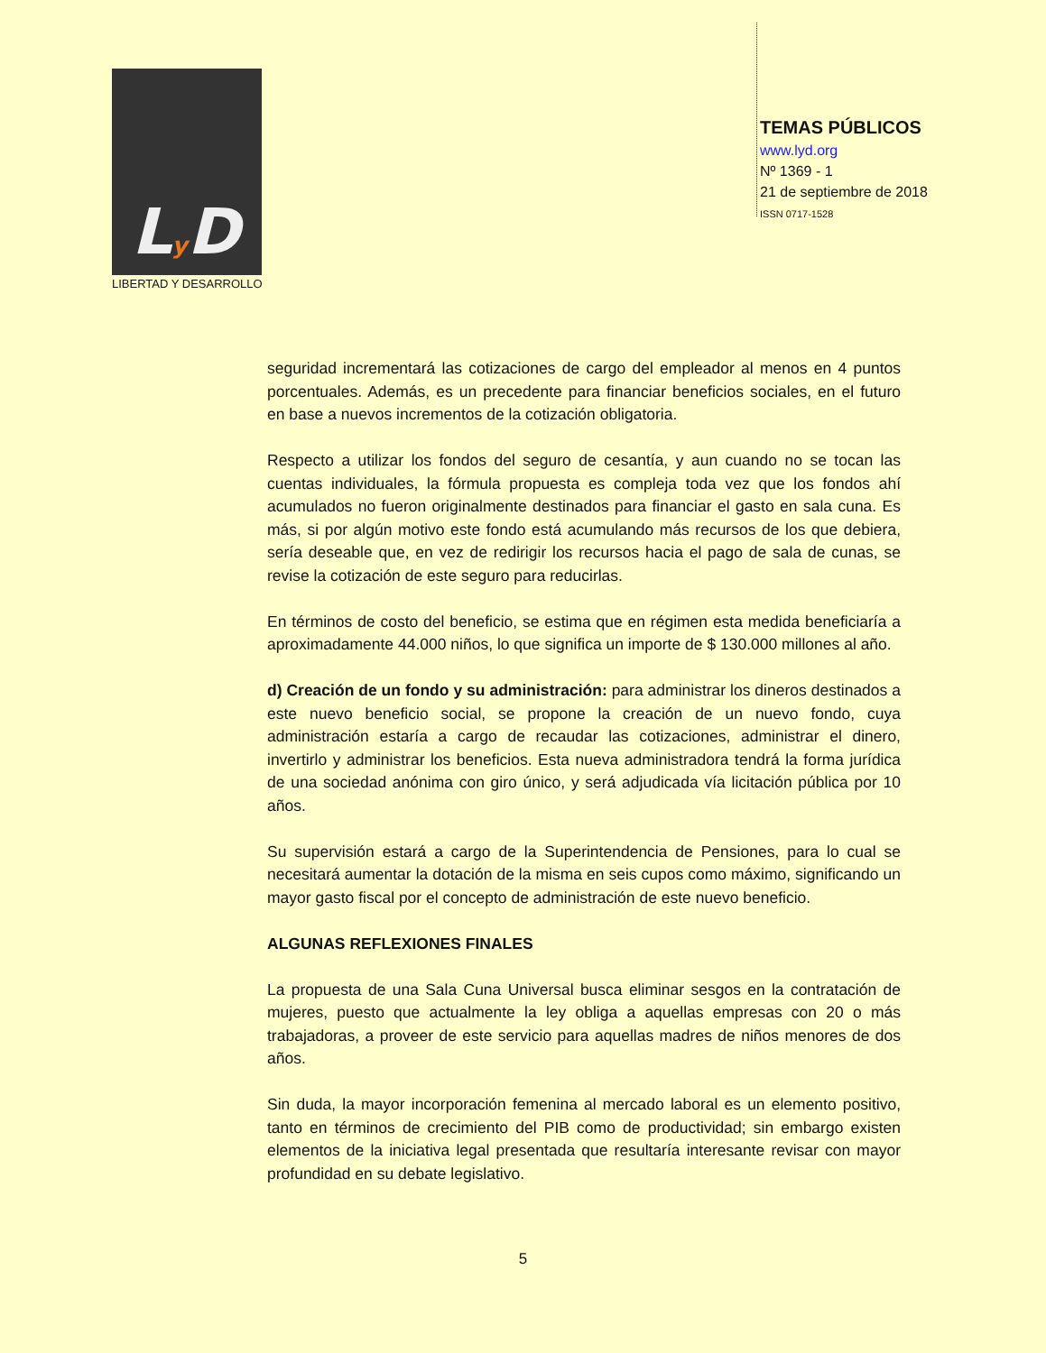Ly D
LIBERTAD Y DESARROLLO
TEMAS PÚBLICOS
www.lyd.org
Nº 1369 - 1
21 de septiembre de 2018
ISSN 0717-1528
seguridad incrementará las cotizaciones de cargo del empleador al menos en 4 puntos porcentuales. Además, es un precedente para financiar beneficios sociales, en el futuro en base a nuevos incrementos de la cotización obligatoria.
Respecto a utilizar los fondos del seguro de cesantía, y aun cuando no se tocan las cuentas individuales, la fórmula propuesta es compleja toda vez que los fondos ahí acumulados no fueron originalmente destinados para financiar el gasto en sala cuna. Es más, si por algún motivo este fondo está acumulando más recursos de los que debiera, sería deseable que, en vez de redirigir los recursos hacia el pago de sala de cunas, se revise la cotización de este seguro para reducirlas.
En términos de costo del beneficio, se estima que en régimen esta medida beneficiaría a aproximadamente 44.000 niños, lo que significa un importe de $ 130.000 millones al año.
d) Creación de un fondo y su administración: para administrar los dineros destinados a este nuevo beneficio social, se propone la creación de un nuevo fondo, cuya administración estaría a cargo de recaudar las cotizaciones, administrar el dinero, invertirlo y administrar los beneficios. Esta nueva administradora tendrá la forma jurídica de una sociedad anónima con giro único, y será adjudicada vía licitación pública por 10 años.
Su supervisión estará a cargo de la Superintendencia de Pensiones, para lo cual se necesitará aumentar la dotación de la misma en seis cupos como máximo, significando un mayor gasto fiscal por el concepto de administración de este nuevo beneficio.
ALGUNAS REFLEXIONES FINALES
La propuesta de una Sala Cuna Universal busca eliminar sesgos en la contratación de mujeres, puesto que actualmente la ley obliga a aquellas empresas con 20 o más trabajadoras, a proveer de este servicio para aquellas madres de niños menores de dos años.
Sin duda, la mayor incorporación femenina al mercado laboral es un elemento positivo, tanto en términos de crecimiento del PIB como de productividad; sin embargo existen elementos de la iniciativa legal presentada que resultaría interesante revisar con mayor profundidad en su debate legislativo.
5